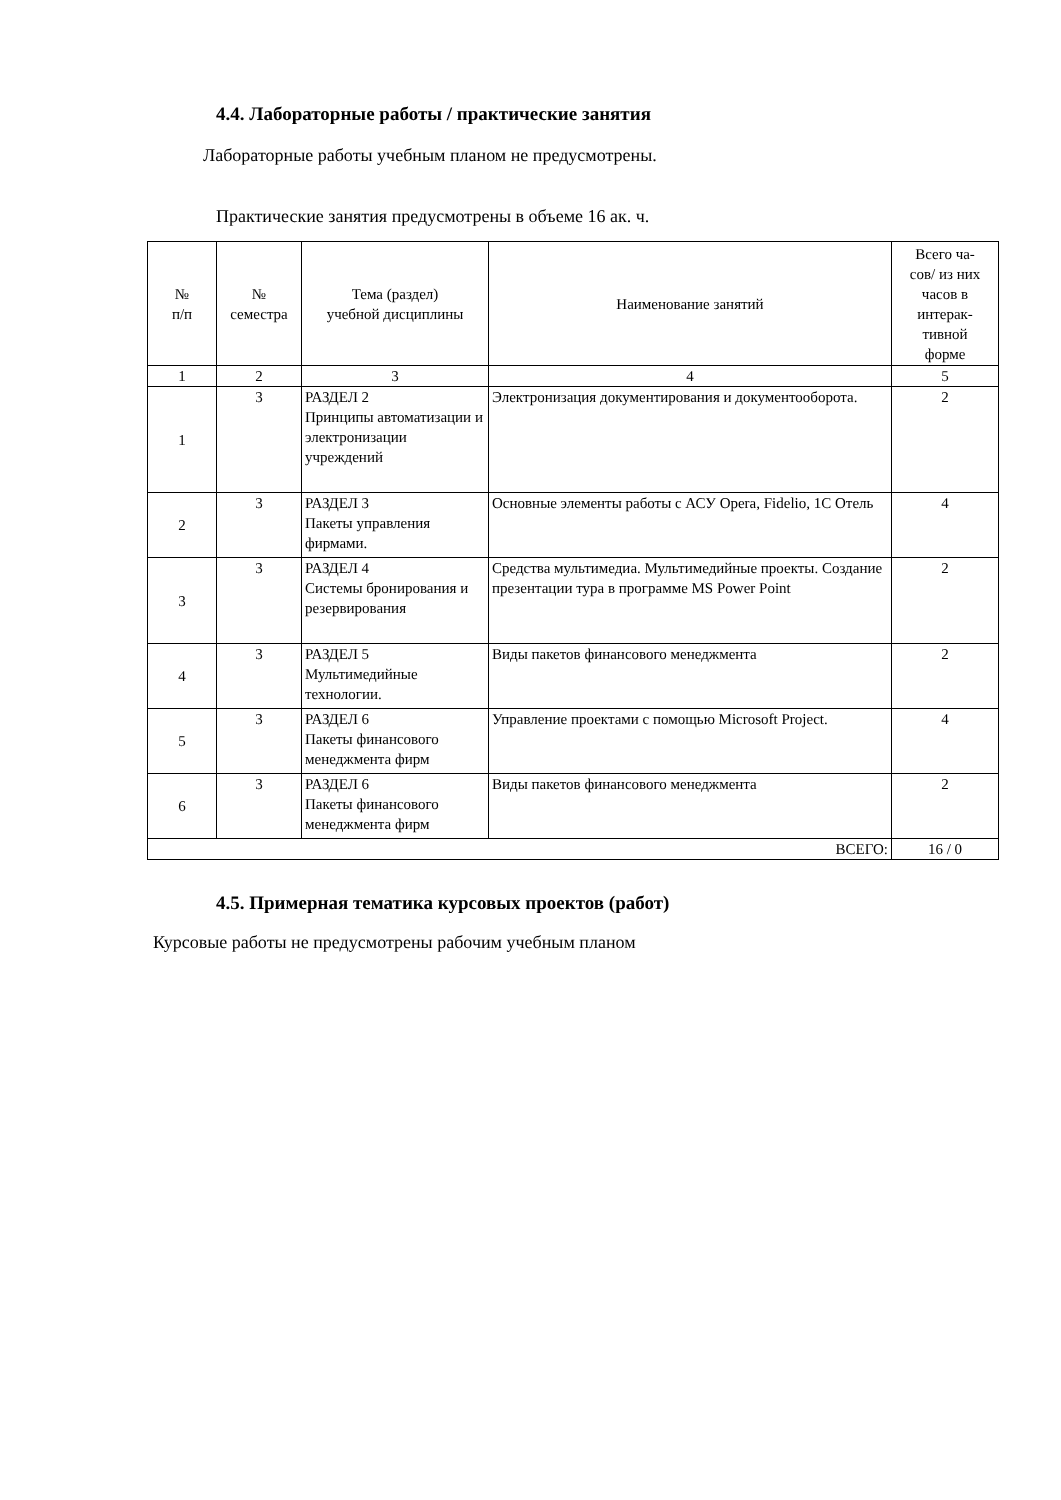4.4. Лабораторные работы / практические занятия
Лабораторные работы учебным планом не предусмотрены.
Практические занятия предусмотрены в объеме 16 ак. ч.
| № п/п | № семестра | Тема (раздел) учебной дисциплины | Наименование занятий | Всего ча- сов/ из них часов в интерак- тивной форме |
| --- | --- | --- | --- | --- |
| 1 | 2 | 3 | 4 | 5 |
| 1 | 3 | РАЗДЕЛ 2 Принципы автоматизации и электронизации учреждений | Электронизация документирования и документооборота. | 2 |
| 2 | 3 | РАЗДЕЛ 3 Пакеты управления фирмами. | Основные элементы работы с АСУ Opera, Fidelio, 1С Отель | 4 |
| 3 | 3 | РАЗДЕЛ 4 Системы бронирования и резервирования | Средства мультимедиа. Мультимедийные проекты. Создание презентации тура в программе MS Power Point | 2 |
| 4 | 3 | РАЗДЕЛ 5 Мультимедийные технологии. | Виды пакетов финансового менеджмента | 2 |
| 5 | 3 | РАЗДЕЛ 6 Пакеты финансового менеджмента фирм | Управление проектами с помощью Microsoft Project. | 4 |
| 6 | 3 | РАЗДЕЛ 6 Пакеты финансового менеджмента фирм | Виды пакетов финансового менеджмента | 2 |
| ВСЕГО: | | | | 16 / 0 |
4.5. Примерная тематика курсовых проектов (работ)
Курсовые работы не предусмотрены рабочим учебным планом